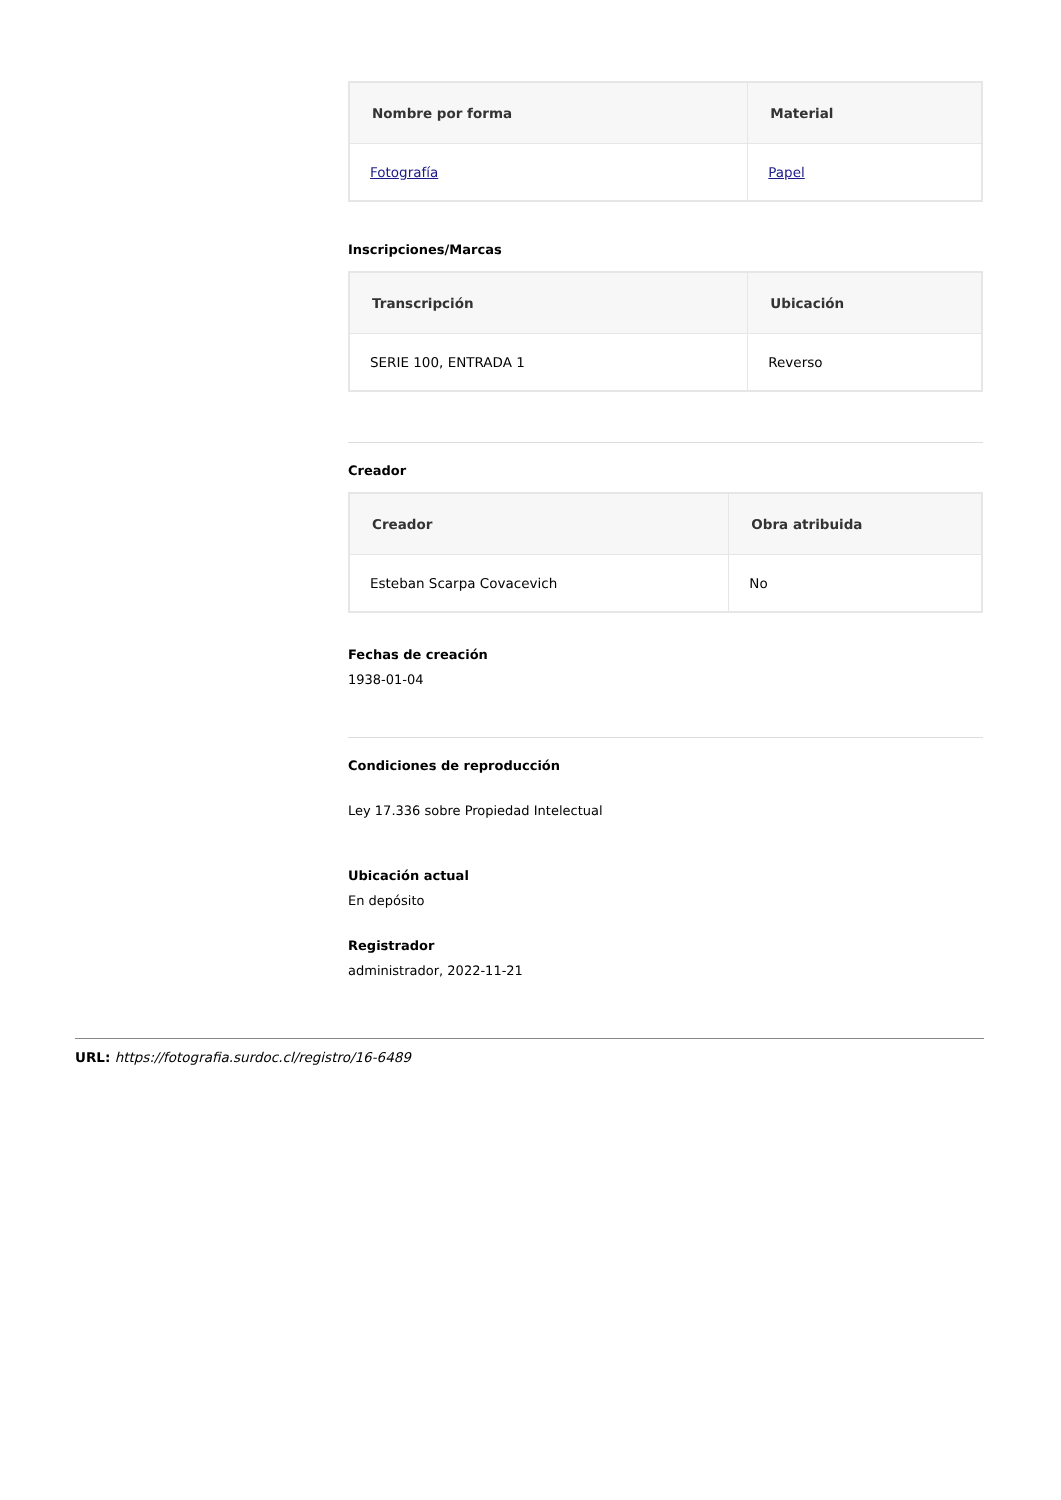| Nombre por forma | Material |
| --- | --- |
| Fotografía | Papel |
Inscripciones/Marcas
| Transcripción | Ubicación |
| --- | --- |
| SERIE 100, ENTRADA 1 | Reverso |
Creador
| Creador | Obra atribuida |
| --- | --- |
| Esteban Scarpa Covacevich | No |
Fechas de creación
1938-01-04
Condiciones de reproducción
Ley 17.336 sobre Propiedad Intelectual
Ubicación actual
En depósito
Registrador
administrador, 2022-11-21
URL: https://fotografia.surdoc.cl/registro/16-6489